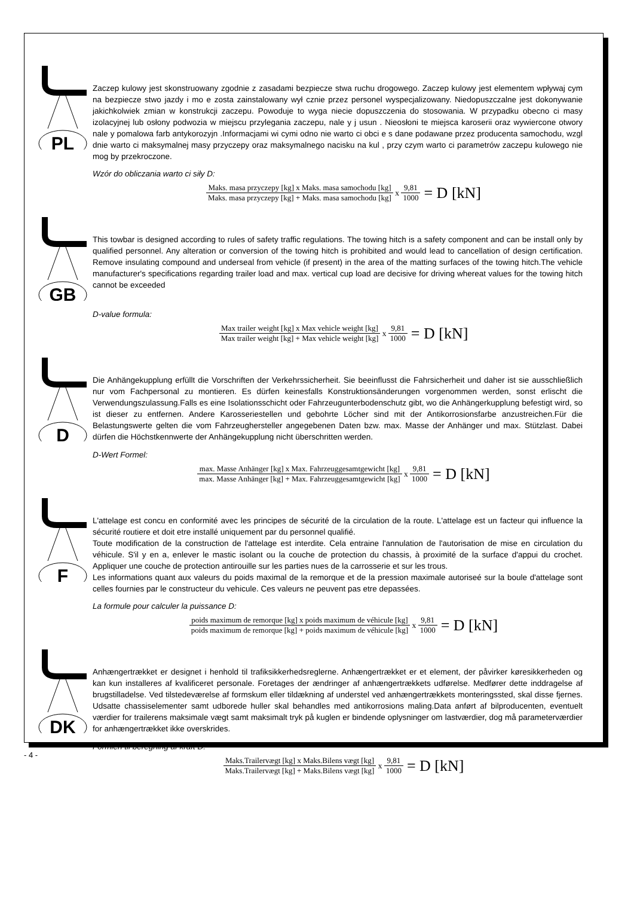PL
Zaczep kulowy jest skonstruowany zgodnie z zasadami bezpiecze stwa ruchu drogowego. Zaczep kulowy jest elementem wpływaj cym na bezpiecze stwo jazdy i mo e zosta zainstalowany wył cznie przez personel wyspecjalizowany. Niedopuszczalne jest dokonywanie jakichkolwiek zmian w konstrukcji zaczepu. Powoduje to wyga niecie dopuszczenia do stosowania. W przypadku obecno ci masy izolacyjnej lub osłony podwozia w miejscu przylegania zaczepu, nale y j usun . Nieosłoni te miejsca karoserii oraz wywiercone otwory nale y pomalowa farb antykorozyjn .Informacjami wi cymi odno nie warto ci obci e s dane podawane przez producenta samochodu, wzgl dnie warto ci maksymalnej masy przyczepy oraz maksymalnego nacisku na kul , przy czym warto ci parametrów zaczepu kulowego nie mog by przekroczone.
Wzór do obliczania warto ci siły D:
Maks. masa przyczepy [kg] x Maks. masa samochodu [kg] Maks. masa przyczepy [kg] + Maks. masa samochodu [kg] x 9,81 1000 = D [kN]
GB
This towbar is designed according to rules of safety traffic regulations. The towing hitch is a safety component and can be install only by qualified personnel. Any alteration or conversion of the towing hitch is prohibited and would lead to cancellation of design certification. Remove insulating compound and underseal from vehicle (if present) in the area of the matting surfaces of the towing hitch.The vehicle manufacturer's specifications regarding trailer load and max. vertical cup load are decisive for driving whereat values for the towing hitch cannot be exceeded
D-value formula:
Max trailer weight [kg] x Max vehicle weight [kg] Max trailer weight [kg] + Max vehicle weight [kg] x 9,81 1000 = D [kN]
D
Die Anhängekupplung erfüllt die Vorschriften der Verkehrssicherheit. Sie beeinflusst die Fahrsicherheit und daher ist sie ausschließlich nur vom Fachpersonal zu montieren. Es dürfen keinesfalls Konstruktionsänderungen vorgenommen werden, sonst erlischt die Verwendungszulassung.Falls es eine Isolationsschicht oder Fahrzeugunterbodenschutz gibt, wo die Anhängerkupplung befestigt wird, so ist dieser zu entfernen. Andere Karosseriestellen und gebohrte Löcher sind mit der Antikorrosionsfarbe anzustreichen.Für die Belastungswerte gelten die vom Fahrzeughersteller angegebenen Daten bzw. max. Masse der Anhänger und max. Stützlast. Dabei dürfen die Höchstkennwerte der Anhängekupplung nicht überschritten werden.
D-Wert Formel:
max. Masse Anhänger [kg] x Max. Fahrzeuggesamtgewicht [kg] max. Masse Anhänger [kg] + Max. Fahrzeuggesamtgewicht [kg] x 9,81 1000 = D [kN]
F
L'attelage est concu en conformité avec les principes de sécurité de la circulation de la route. L'attelage est un facteur qui influence la sécurité routiere et doit etre installé uniquement par du personnel qualifié.
Toute modification de la construction de l'attelage est interdite. Cela entraine l'annulation de l'autorisation de mise en circulation du véhicule. S'il y en a, enlever le mastic isolant ou la couche de protection du chassis, à proximité de la surface d'appui du crochet. Appliquer une couche de protection antirouille sur les parties nues de la carrosserie et sur les trous.
Les informations quant aux valeurs du poids maximal de la remorque et de la pression maximale autoriseé sur la boule d'attelage sont celles fournies par le constructeur du vehicule. Ces valeurs ne peuvent pas etre depassées.
La formule pour calculer la puissance D:
poids maximum de remorque [kg] x poids maximum de véhicule [kg] poids maximum de remorque [kg] + poids maximum de véhicule [kg] x 9,81 1000 = D [kN]
DK
Anhængertrækket er designet i henhold til trafiksikkerhedsreglerne. Anhængertrækket er et element, der påvirker køresikkerheden og kan kun installeres af kvalificeret personale. Foretages der ændringer af anhængertrækkets udførelse. Medfører dette inddragelse af brugstilladelse. Ved tilstedeværelse af formskum eller tildækning af understel ved anhængertrækkets monteringssted, skal disse fjernes. Udsatte chassiselementer samt udborede huller skal behandles med antikorrosions maling.Data anført af bilproducenten, eventuelt værdier for trailerens maksimale vægt samt maksimalt tryk på kuglen er bindende oplysninger om lastværdier, dog må parameterværdier for anhængertrækket ikke overskrides.
Formlen til beregning af kraft D:
Maks.Trailervægt [kg] x Maks.Bilens vægt [kg] Maks.Trailervægt [kg] + Maks.Bilens vægt [kg] x 9,81 1000 = D [kN]
- 4 -